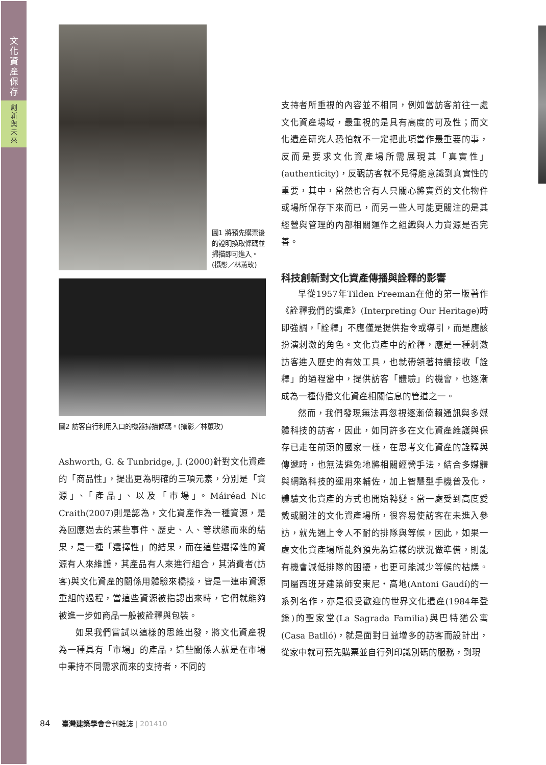文
化
資
產
保
存
創
新
與
未
來
圖1 將預先購票後的證明換取條碼並掃描即可進入。(攝影／林蕙玫)
圖2 訪客自行利用入口的機器掃描條碼。(攝影／林蕙玫)
Ashworth, G. & Tunbridge, J. (2000)針對文化資產的「商品性」，提出更為明確的三項元素，分別是「資源」、「產品」、以及「市場」。Máiréad Nic Craith(2007)則是認為，文化資產作為一種資源，是為回應過去的某些事件、歷史、人、等狀態而來的結果，是一種「選擇性」的結果，而在這些選擇性的資源有人來維護，其產品有人來進行組合，其消費者(訪客)與文化資產的關係用體驗來橋接，皆是一連串資源重組的過程，當這些資源被指認出來時，它們就能夠被進一步如商品一般被詮釋與包裝。
如果我們嘗試以這樣的思維出發，將文化資產視為一種具有「市場」的產品，這些關係人就是在市場中秉持不同需求而來的支持者，不同的
支持者所重視的內容並不相同，例如當訪客前往一處文化資產場域，最重視的是具有高度的可及性；而文化遺產研究人恐怕就不一定把此項當作最重要的事，反而是要求文化資產場所需展現其「真實性」(authenticity)，反觀訪客就不見得能意識到真實性的重要，其中，當然也會有人只關心將實質的文化物件或場所保存下來而已，而另一些人可能更關注的是其經營與管理的內部相關運作之組織與人力資源是否完善。
科技創新對文化資產傳播與詮釋的影響
早從1957年Tilden Freeman在他的第一版著作《詮釋我們的遺產》(Interpreting Our Heritage)時即強調，「詮釋」不應僅是提供指令或導引，而是應該扮演刺激的角色。文化資產中的詮釋，應是一種刺激訪客進入歷史的有效工具，也就帶領著持續接收「詮釋」的過程當中，提供訪客「體驗」的機會，也逐漸成為一種傳播文化資產相關信息的管道之一。
然而，我們發現無法再忽視逐漸倚賴通訊與多媒體科技的訪客，因此，如同許多在文化資產維護與保存已走在前頭的國家一樣，在思考文化資產的詮釋與傳遞時，也無法避免地將相關經營手法，結合多媒體與網路科技的運用來輔佐，加上智慧型手機普及化，體驗文化資產的方式也開始轉變。當一處受到高度愛戴或關注的文化資產場所，很容易使訪客在未進入參訪，就先遇上令人不耐的排隊與等候，因此，如果一處文化資產場所能夠預先為這樣的狀況做準備，則能有機會減低排隊的困擾，也更可能減少等候的枯燥。同屬西班牙建築師安東尼・高地(Antoni Gaudí)的一系列名作，亦是很受歡迎的世界文化遺產(1984年登錄)的聖家堂(La Sagrada Familia)與巴特猶公寓(Casa Batlló)，就是面對日益增多的訪客而設計出，從家中就可預先購票並自行列印識別碼的服務，到現
84 臺灣建築學會會刊雜誌 | 201410